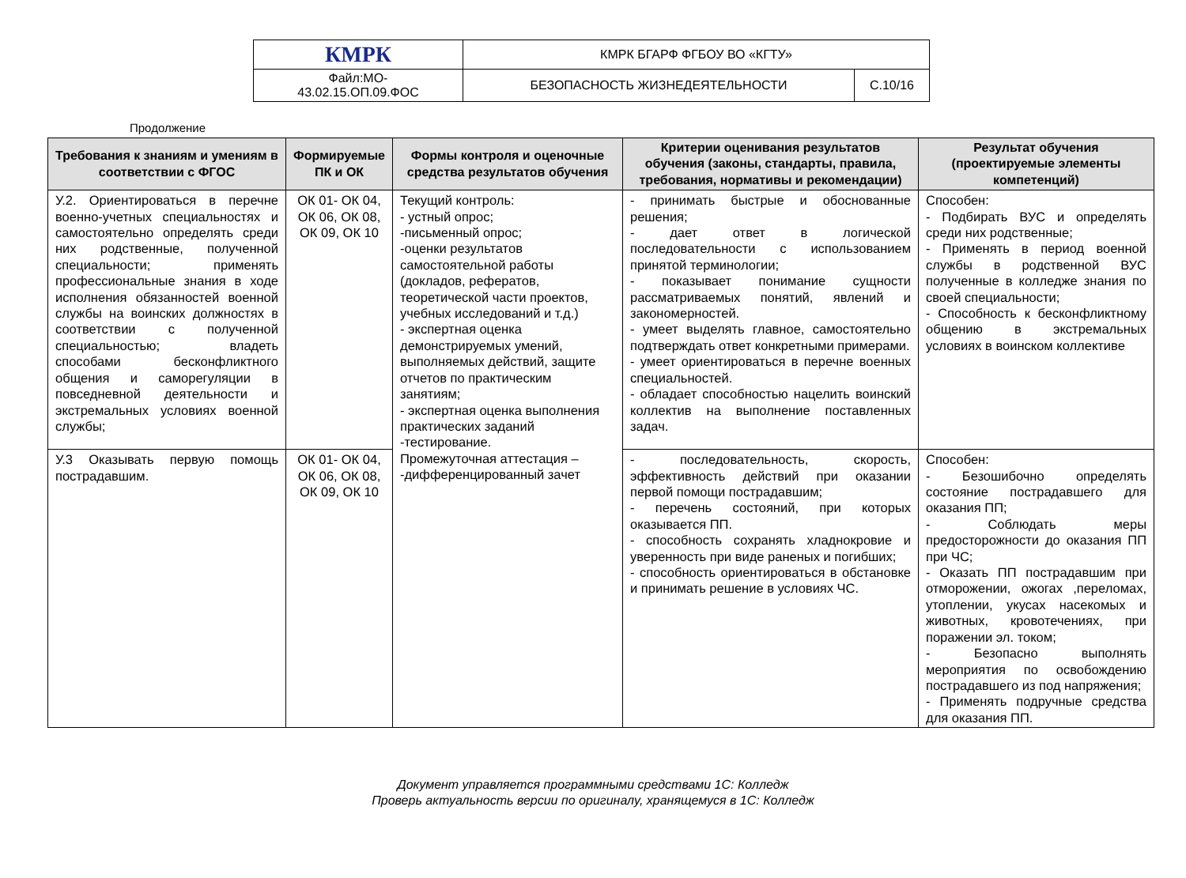| КМРК | КМРК БГАРФ ФГБОУ ВО «КГТУ» | |
| Файл:МО- 43.02.15.ОП.09.ФОС | БЕЗОПАСНОСТЬ ЖИЗНЕДЕЯТЕЛЬНОСТИ | С.10/16 |
Продолжение
| Требования к знаниям и умениям в соответствии с ФГОС | Формируемые ПК и ОК | Формы контроля и оценочные средства результатов обучения | Критерии оценивания результатов обучения (законы, стандарты, правила, требования, нормативы и рекомендации) | Результат обучения (проектируемые элементы компетенций) |
| --- | --- | --- | --- | --- |
| У.2. Ориентироваться в перечне военно-учетных специальностях и самостоятельно определять среди них родственные, полученной специальности; применять профессиональные знания в ходе исполнения обязанностей военной службы на воинских должностях в соответствии с полученной специальностью; владеть способами бесконфликтного общения и саморегуляции в повседневной деятельности и экстремальных условиях военной службы; | ОК 01- ОК 04, ОК 06, ОК 08, ОК 09, ОК 10 | Текущий контроль: - устный опрос; -письменный опрос; -оценки результатов самостоятельной работы (докладов, рефератов, теоретической части проектов, учебных исследований и т.д.) - экспертная оценка демонстрируемых умений, выполняемых действий, защите отчетов по практическим занятиям; - экспертная оценка выполнения практических заданий -тестирование. Промежуточная аттестация – -дифференцированный зачет | - принимать быстрые и обоснованные решения; - дает ответ в логической последовательности с использованием принятой терминологии; - показывает понимание сущности рассматриваемых понятий, явлений и закономерностей. - умеет выделять главное, самостоятельно подтверждать ответ конкретными примерами. - умеет ориентироваться в перечне военных специальностей. - обладает способностью нацелить воинский коллектив на выполнение поставленных задач. | Способен: - Подбирать ВУС и определять среди них родственные; - Применять в период военной службы в родственной ВУС полученные в колледже знания по своей специальности; - Способность к бесконфликтному общению в экстремальных условиях в воинском коллективе |
| У.3 Оказывать первую помощь пострадавшим. | ОК 01- ОК 04, ОК 06, ОК 08, ОК 09, ОК 10 | | - последовательность, скорость, эффективность действий при оказании первой помощи пострадавшим; - перечень состояний, при которых оказывается ПП. - способность сохранять хладнокровие и уверенность при виде раненых и погибших; - способность ориентироваться в обстановке и принимать решение в условиях ЧС. | Способен: - Безошибочно определять состояние пострадавшего для оказания ПП; - Соблюдать меры предосторожности до оказания ПП при ЧС; - Оказать ПП пострадавшим при отморожении, ожогах ,переломах, утоплении, укусах насекомых и животных, кровотечениях, при поражении эл. током; - Безопасно выполнять мероприятия по освобождению пострадавшего из под напряжения; - Применять подручные средства для оказания ПП. |
Документ управляется программными средствами 1С: Колледж
Проверь актуальность версии по оригиналу, хранящемуся в 1С: Колледж